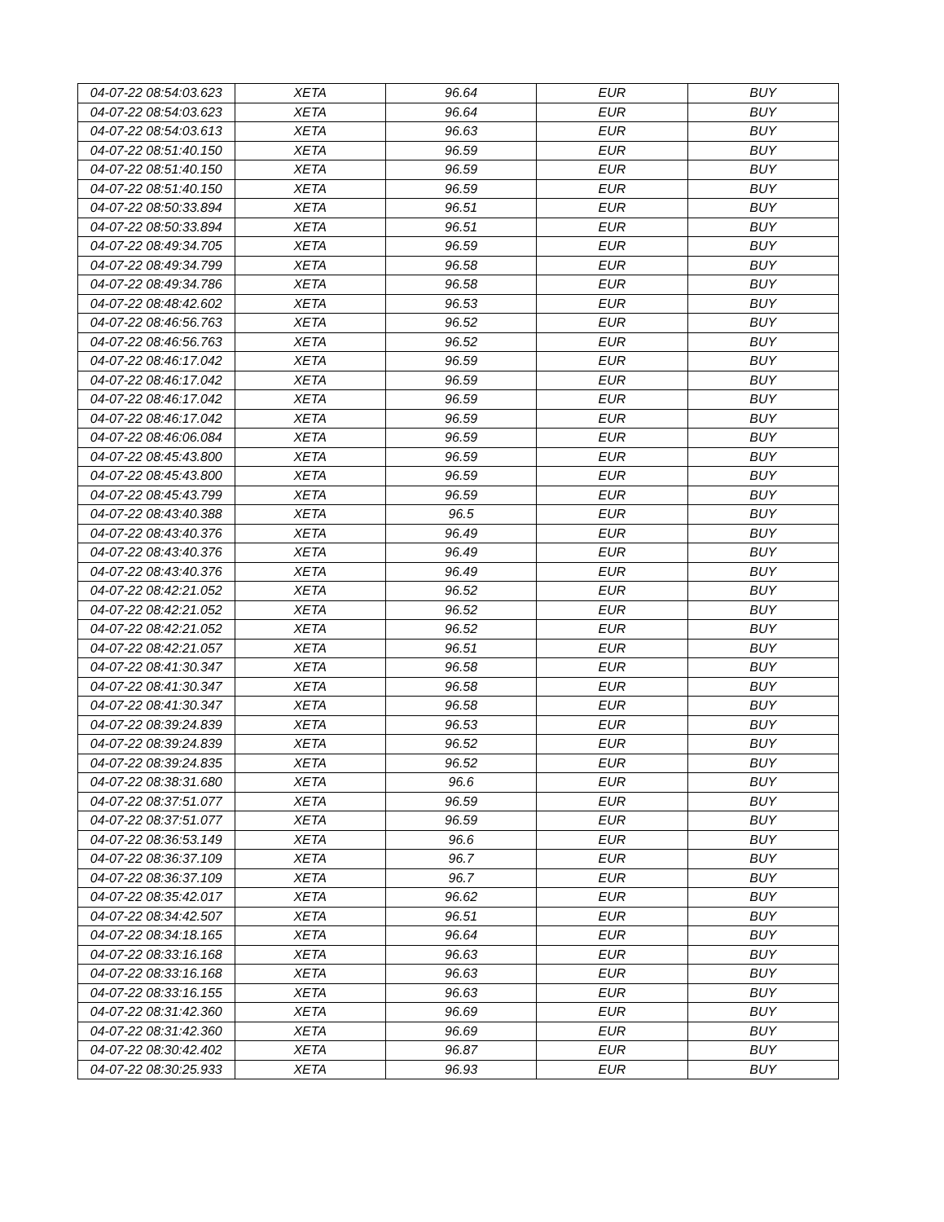| 04-07-22 08:54:03.623 | XETA | 96.64 | EUR | BUY |
| 04-07-22 08:54:03.623 | XETA | 96.64 | EUR | BUY |
| 04-07-22 08:54:03.613 | XETA | 96.63 | EUR | BUY |
| 04-07-22 08:51:40.150 | XETA | 96.59 | EUR | BUY |
| 04-07-22 08:51:40.150 | XETA | 96.59 | EUR | BUY |
| 04-07-22 08:51:40.150 | XETA | 96.59 | EUR | BUY |
| 04-07-22 08:50:33.894 | XETA | 96.51 | EUR | BUY |
| 04-07-22 08:50:33.894 | XETA | 96.51 | EUR | BUY |
| 04-07-22 08:49:34.705 | XETA | 96.59 | EUR | BUY |
| 04-07-22 08:49:34.799 | XETA | 96.58 | EUR | BUY |
| 04-07-22 08:49:34.786 | XETA | 96.58 | EUR | BUY |
| 04-07-22 08:48:42.602 | XETA | 96.53 | EUR | BUY |
| 04-07-22 08:46:56.763 | XETA | 96.52 | EUR | BUY |
| 04-07-22 08:46:56.763 | XETA | 96.52 | EUR | BUY |
| 04-07-22 08:46:17.042 | XETA | 96.59 | EUR | BUY |
| 04-07-22 08:46:17.042 | XETA | 96.59 | EUR | BUY |
| 04-07-22 08:46:17.042 | XETA | 96.59 | EUR | BUY |
| 04-07-22 08:46:17.042 | XETA | 96.59 | EUR | BUY |
| 04-07-22 08:46:06.084 | XETA | 96.59 | EUR | BUY |
| 04-07-22 08:45:43.800 | XETA | 96.59 | EUR | BUY |
| 04-07-22 08:45:43.800 | XETA | 96.59 | EUR | BUY |
| 04-07-22 08:45:43.799 | XETA | 96.59 | EUR | BUY |
| 04-07-22 08:43:40.388 | XETA | 96.5 | EUR | BUY |
| 04-07-22 08:43:40.376 | XETA | 96.49 | EUR | BUY |
| 04-07-22 08:43:40.376 | XETA | 96.49 | EUR | BUY |
| 04-07-22 08:43:40.376 | XETA | 96.49 | EUR | BUY |
| 04-07-22 08:42:21.052 | XETA | 96.52 | EUR | BUY |
| 04-07-22 08:42:21.052 | XETA | 96.52 | EUR | BUY |
| 04-07-22 08:42:21.052 | XETA | 96.52 | EUR | BUY |
| 04-07-22 08:42:21.057 | XETA | 96.51 | EUR | BUY |
| 04-07-22 08:41:30.347 | XETA | 96.58 | EUR | BUY |
| 04-07-22 08:41:30.347 | XETA | 96.58 | EUR | BUY |
| 04-07-22 08:41:30.347 | XETA | 96.58 | EUR | BUY |
| 04-07-22 08:39:24.839 | XETA | 96.53 | EUR | BUY |
| 04-07-22 08:39:24.839 | XETA | 96.52 | EUR | BUY |
| 04-07-22 08:39:24.835 | XETA | 96.52 | EUR | BUY |
| 04-07-22 08:38:31.680 | XETA | 96.6 | EUR | BUY |
| 04-07-22 08:37:51.077 | XETA | 96.59 | EUR | BUY |
| 04-07-22 08:37:51.077 | XETA | 96.59 | EUR | BUY |
| 04-07-22 08:36:53.149 | XETA | 96.6 | EUR | BUY |
| 04-07-22 08:36:37.109 | XETA | 96.7 | EUR | BUY |
| 04-07-22 08:36:37.109 | XETA | 96.7 | EUR | BUY |
| 04-07-22 08:35:42.017 | XETA | 96.62 | EUR | BUY |
| 04-07-22 08:34:42.507 | XETA | 96.51 | EUR | BUY |
| 04-07-22 08:34:18.165 | XETA | 96.64 | EUR | BUY |
| 04-07-22 08:33:16.168 | XETA | 96.63 | EUR | BUY |
| 04-07-22 08:33:16.168 | XETA | 96.63 | EUR | BUY |
| 04-07-22 08:33:16.155 | XETA | 96.63 | EUR | BUY |
| 04-07-22 08:31:42.360 | XETA | 96.69 | EUR | BUY |
| 04-07-22 08:31:42.360 | XETA | 96.69 | EUR | BUY |
| 04-07-22 08:30:42.402 | XETA | 96.87 | EUR | BUY |
| 04-07-22 08:30:25.933 | XETA | 96.93 | EUR | BUY |